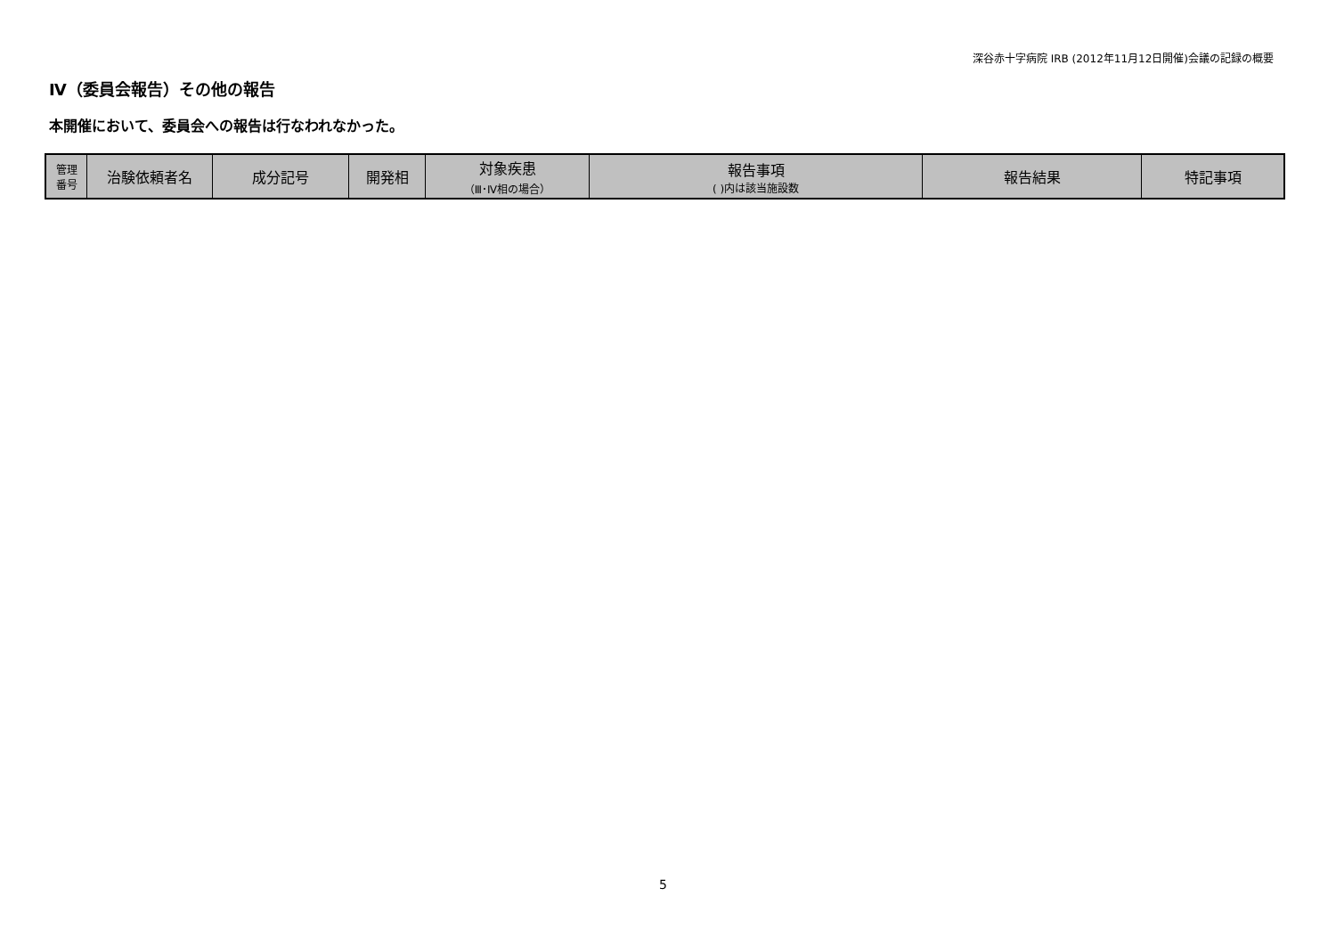深谷赤十字病院 IRB (2012年11月12日開催)会議の記録の概要
Ⅳ（委員会報告）その他の報告
本開催において、委員会への報告は行なわれなかった。
| 管理 番号 | 治験依頼者名 | 成分記号 | 開発相 | 対象疾患 （Ⅲ･Ⅳ相の場合） | 報告事項 ( )内は該当施設数 | 報告結果 | 特記事項 |
| --- | --- | --- | --- | --- | --- | --- | --- |
5